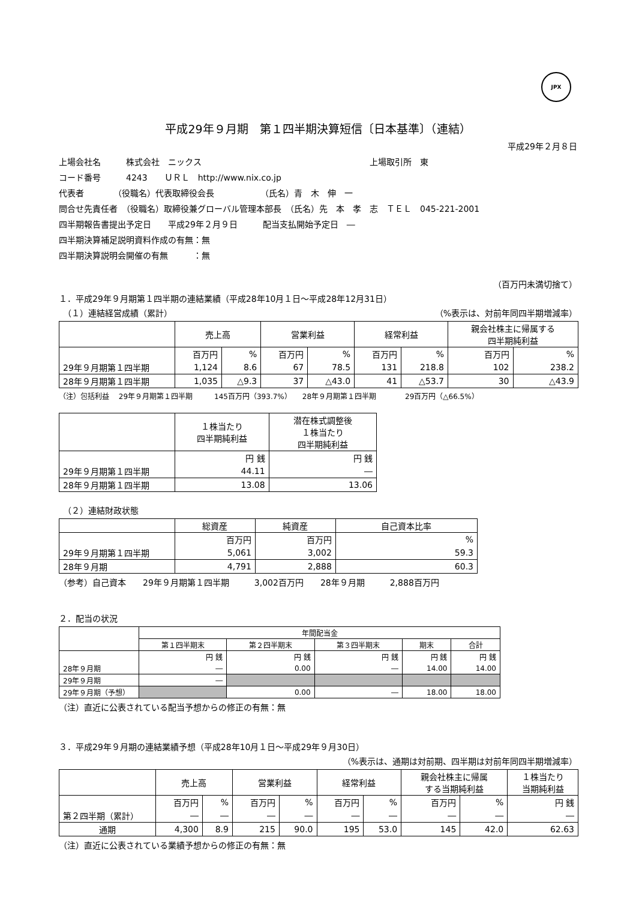JPX
平成29年９月期　第１四半期決算短信〔日本基準〕（連結）
平成29年２月８日
上場会社名　　　株式会社　ニックス　　　　　　　　　　　　　　　　　　　　上場取引所　東
コード番号　　　4243　　ＵＲＬ　http://www.nix.co.jp
代表者　　　　（役職名）代表取締役会長　　　　　　（氏名）青　木　伸　一
問合せ先責任者　（役職名）取締役兼グローバル管理本部長　（氏名）先　本　孝　志　ＴＥＬ　045-221-2001
四半期報告書提出予定日　　平成29年２月９日　　　配当支払開始予定日　―
四半期決算補足説明資料作成の有無：無
四半期決算説明会開催の有無　　　：無
（百万円未満切捨て）
１．平成29年９月期第１四半期の連結業績（平成28年10月１日～平成28年12月31日）
　（１）連結経営成績（累計） （%表示は、対前年同四半期増減率）
| | 売上高 | | 営業利益 | | 経常利益 | | 親会社株主に帰属する 四半期純利益 | |
| --- | --- | --- | --- | --- | --- | --- | --- | --- |
| | 百万円 | % | 百万円 | % | 百万円 | % | 百万円 | % |
| 29年９月期第１四半期 | 1,124 | 8.6 | 67 | 78.5 | 131 | 218.8 | 102 | 238.2 |
| 28年９月期第１四半期 | 1,035 | △9.3 | 37 | △43.0 | 41 | △53.7 | 30 | △43.9 |
（注）包括利益　 29年９月期第１四半期　　　145百万円（393.7%）　　28年９月期第１四半期　　　　29百万円（△66.5%）
| | １株当たり 四半期純利益 | 潜在株式調整後 １株当たり 四半期純利益 |
| --- | --- | --- |
| | 円 銭 | 円 銭 |
| 29年９月期第１四半期 | 44.11 | ― |
| 28年９月期第１四半期 | 13.08 | 13.06 |
　（２）連結財政状態
| | 総資産 | 純資産 | 自己資本比率 |
| --- | --- | --- | --- |
| | 百万円 | 百万円 | % |
| 29年９月期第１四半期 | 5,061 | 3,002 | 59.3 |
| 28年９月期 | 4,791 | 2,888 | 60.3 |
（参考）自己資本　　29年９月期第１四半期　　　3,002百万円　　28年９月期　　　2,888百万円
２．配当の状況
| | 年間配当金 | | | | |
| --- | --- | --- | --- | --- | --- |
| | 第１四半期末 | 第２四半期末 | 第３四半期末 | 期末 | 合計 |
| | 円 銭 | 円 銭 | 円 銭 | 円 銭 | 円 銭 |
| 28年９月期 | ― | 0.00 | ― | 14.00 | 14.00 |
| 29年９月期 | ― | | | | |
| 29年９月期（予想） | | 0.00 | ― | 18.00 | 18.00 |
（注）直近に公表されている配当予想からの修正の有無：無
３．平成29年９月期の連結業績予想（平成28年10月１日～平成29年９月30日）
（%表示は、通期は対前期、四半期は対前年同四半期増減率）
| | 売上高 | | 営業利益 | | 経常利益 | | 親会社株主に帰属 する当期純利益 | | １株当たり 当期純利益 |
| --- | --- | --- | --- | --- | --- | --- | --- | --- | --- |
| | 百万円 | % | 百万円 | % | 百万円 | % | 百万円 | % | 円 銭 |
| 第２四半期（累計） | ― | ― | ― | ― | ― | ― | ― | ― | ― |
| 通期 | 4,300 | 8.9 | 215 | 90.0 | 195 | 53.0 | 145 | 42.0 | 62.63 |
（注）直近に公表されている業績予想からの修正の有無：無